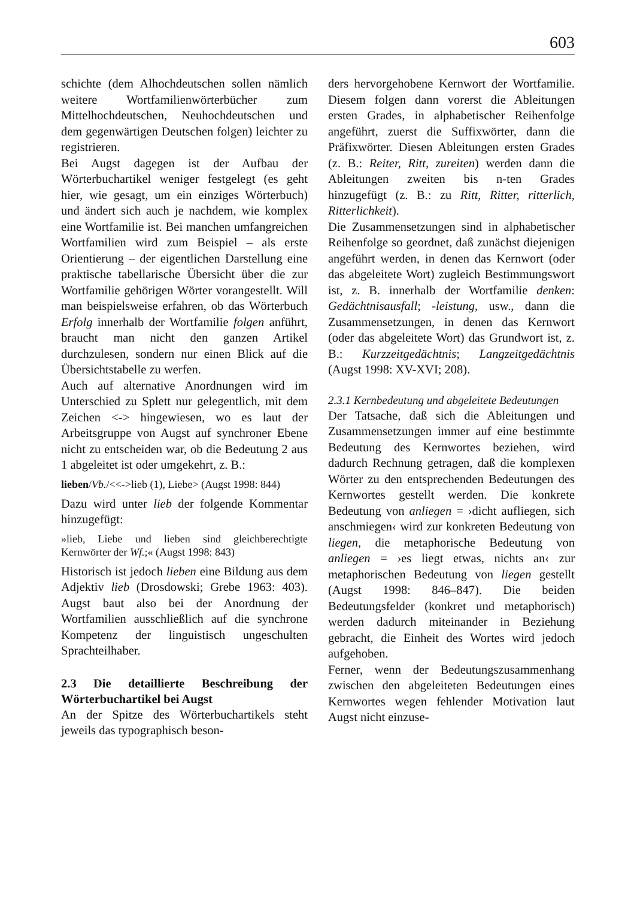603
schichte (dem Alhochdeutschen sollen nämlich weitere Wortfamilienwörterbücher zum Mittelhochdeutschen, Neuhochdeutschen und dem gegenwärtigen Deutschen folgen) leichter zu registrieren.
Bei Augst dagegen ist der Aufbau der Wörterbuchartikel weniger festgelegt (es geht hier, wie gesagt, um ein einziges Wörterbuch) und ändert sich auch je nachdem, wie komplex eine Wortfamilie ist. Bei manchen umfangreichen Wortfamilien wird zum Beispiel – als erste Orientierung – der eigentlichen Darstellung eine praktische tabellarische Übersicht über die zur Wortfamilie gehörigen Wörter vorangestellt. Will man beispielsweise erfahren, ob das Wörterbuch Erfolg innerhalb der Wortfamilie folgen anführt, braucht man nicht den ganzen Artikel durchzulesen, sondern nur einen Blick auf die Übersichtstabelle zu werfen.
Auch auf alternative Anordnungen wird im Unterschied zu Splett nur gelegentlich, mit dem Zeichen <-> hingewiesen, wo es laut der Arbeitsgruppe von Augst auf synchroner Ebene nicht zu entscheiden war, ob die Bedeutung 2 aus 1 abgeleitet ist oder umgekehrt, z. B.:
lieben/Vb./<<->lieb (1), Liebe> (Augst 1998: 844)
Dazu wird unter lieb der folgende Kommentar hinzugefügt:
»lieb, Liebe und lieben sind gleichberechtigte Kernwörter der Wf.;« (Augst 1998: 843)
Historisch ist jedoch lieben eine Bildung aus dem Adjektiv lieb (Drosdowski; Grebe 1963: 403). Augst baut also bei der Anordnung der Wortfamilien ausschließlich auf die synchrone Kompetenz der linguistisch ungeschulten Sprachteilhaber.
2.3 Die detaillierte Beschreibung der Wörterbuchartikel bei Augst
An der Spitze des Wörterbuchartikels steht jeweils das typographisch beson-
ders hervorgehobene Kernwort der Wortfamilie. Diesem folgen dann vorerst die Ableitungen ersten Grades, in alphabetischer Reihenfolge angeführt, zuerst die Suffixwörter, dann die Präfixwörter. Diesen Ableitungen ersten Grades (z. B.: Reiter, Ritt, zureiten) werden dann die Ableitungen zweiten bis n-ten Grades hinzugefügt (z. B.: zu Ritt, Ritter, ritterlich, Ritterlichkeit).
Die Zusammensetzungen sind in alphabetischer Reihenfolge so geordnet, daß zunächst diejenigen angeführt werden, in denen das Kernwort (oder das abgeleitete Wort) zugleich Bestimmungswort ist, z. B. innerhalb der Wortfamilie denken: Gedächtnisausfall; -leistung, usw., dann die Zusammensetzungen, in denen das Kernwort (oder das abgeleitete Wort) das Grundwort ist, z. B.: Kurzzeitgedächtnis; Langzeitgedächtnis (Augst 1998: XV-XVI; 208).
2.3.1 Kernbedeutung und abgeleitete Bedeutungen
Der Tatsache, daß sich die Ableitungen und Zusammensetzungen immer auf eine bestimmte Bedeutung des Kernwortes beziehen, wird dadurch Rechnung getragen, daß die komplexen Wörter zu den entsprechenden Bedeutungen des Kernwortes gestellt werden. Die konkrete Bedeutung von anliegen = ›dicht aufliegen, sich anschmiegen‹ wird zur konkreten Bedeutung von liegen, die metaphorische Bedeutung von anliegen = ›es liegt etwas, nichts an‹ zur metaphorischen Bedeutung von liegen gestellt (Augst 1998: 846–847). Die beiden Bedeutungsfelder (konkret und metaphorisch) werden dadurch miteinander in Beziehung gebracht, die Einheit des Wortes wird jedoch aufgehoben.
Ferner, wenn der Bedeutungszusammenhang zwischen den abgeleiteten Bedeutungen eines Kernwortes wegen fehlender Motivation laut Augst nicht einzuse-